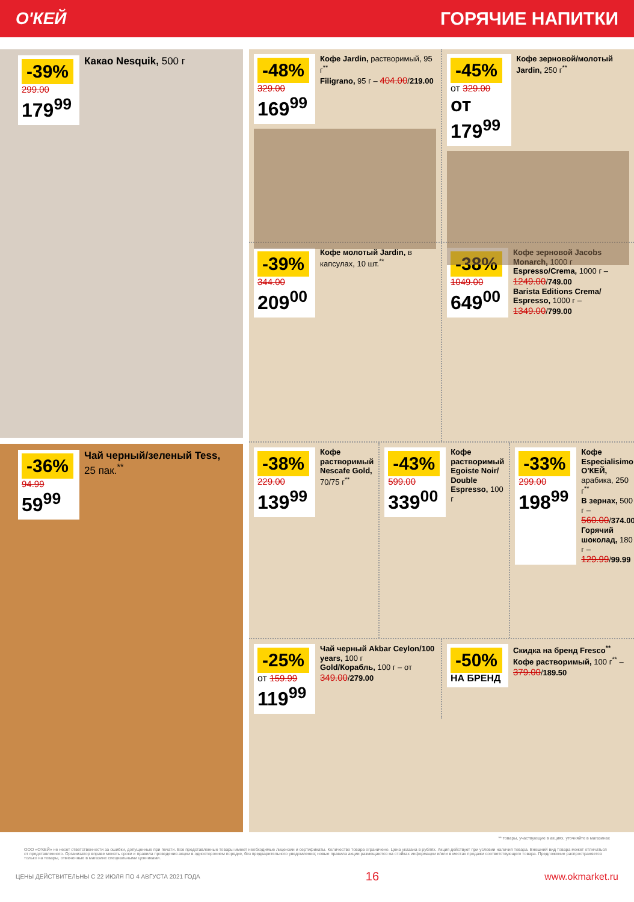О'КЕЙ ГОРЯЧИЕ НАПИТКИ
-39%
299.00
179<sup>99</sup>
Какао Nesquik, 500 г
-36%
94.99
59<sup>99</sup>
Чай черный/зеленый Tess, 25 пак.<sup>**</sup>
-48%
329.00
169<sup>99</sup>
Кофе Jardin, растворимый, 95 г<sup>**</sup>
Filigrano, 95 г – 404.00/219.00
-45%
от 329.00
от 179<sup>99</sup>
Кофе зерновой/молотый Jardin, 250 г<sup>**</sup>
-39%
344.00
209<sup>00</sup>
Кофе молотый Jardin, в капсулах, 10 шт.<sup>**</sup>
-38%
1049.00
649<sup>00</sup>
Кофе зерновой Jacobs Monarch, 1000 г
Espresso/Crema, 1000 г – 1249.00/749.00
Barista Editions Crema/ Espresso, 1000 г – 1349.00/799.00
-38%
229.00
139<sup>99</sup>
Кофе растворимый Nescafe Gold, 70/75 г<sup>**</sup>
-43%
599.00
339<sup>00</sup>
Кофе растворимый Egoiste Noir/ Double Espresso, 100 г
-33%
299.00
198<sup>99</sup>
Кофе Especialisimo О'КЕЙ, арабика, 250 г<sup>**</sup>
В зернах, 500 г – 560.00/374.00
Горячий шоколад, 180 г – 129.99/99.99
-25%
от 159.99
119<sup>99</sup>
Чай черный Akbar Ceylon/100 years, 100 г
Gold/Корабль, 100 г – от 349.00/279.00
-50%
НА БРЕНД
Скидка на бренд Fresco<sup>**</sup>
Кофе растворимый, 100 г<sup>**</sup> – 379.00/189.50
** товары, участвующие в акциях, уточняйте в магазинах
ООО «О'КЕЙ» не несет ответственности за ошибки, допущенные при печати. Все представленные товары имеют необходимые лицензии и сертификаты. Количество товара ограничено. Цена указана в рублях. Акция действует при условии наличия товара. Внешний вид товара может отличаться от представленного. Организатор вправе менять сроки и правила проведения акции в одностороннем порядке, без предварительного уведомления; новые правила акции размещаются на стойках информации и/или в местах продажи соответствующего товара. Предложение распространяется только на товары, отмеченные в магазине специальными ценниками.
ЦЕНЫ ДЕЙСТВИТЕЛЬНЫ С 22 ИЮЛЯ ПО 4 АВГУСТА 2021 ГОДА 16 www.okmarket.ru